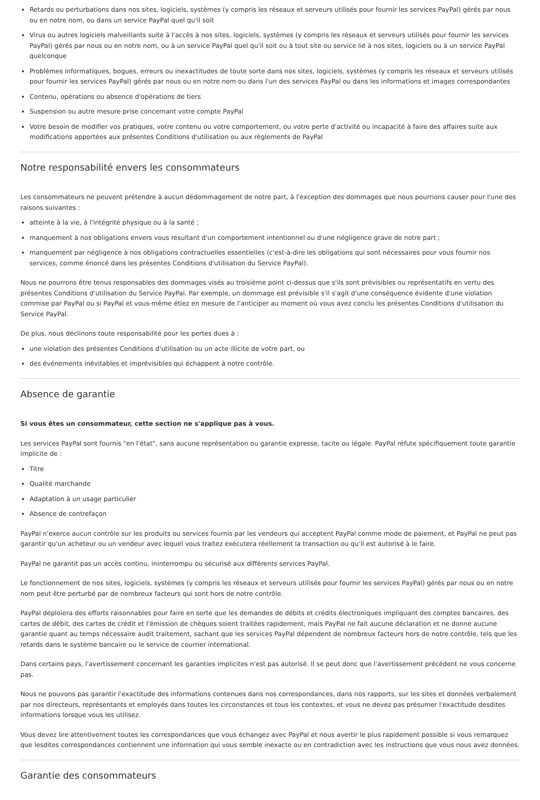Retards ou perturbations dans nos sites, logiciels, systèmes (y compris les réseaux et serveurs utilisés pour fournir les services PayPal) gérés par nous ou en notre nom, ou dans un service PayPal quel qu'il soit
Virus ou autres logiciels malveillants suite à l'accès à nos sites, logiciels, systèmes (y compris les réseaux et serveurs utilisés pour fournir les services PayPal) gérés par nous ou en notre nom, ou à un service PayPal quel qu'il soit ou à tout site ou service lié à nos sites, logiciels ou à un service PayPal quelconque
Problèmes informatiques, bogues, erreurs ou inexactitudes de toute sorte dans nos sites, logiciels, systèmes (y compris les réseaux et serveurs utilisés pour fournir les services PayPal) gérés par nous ou en notre nom ou dans l'un des services PayPal ou dans les informations et images correspondantes
Contenu, opérations ou absence d'opérations de tiers
Suspension ou autre mesure prise concernant votre compte PayPal
Votre besoin de modifier vos pratiques, votre contenu ou votre comportement, ou votre perte d'activité ou incapacité à faire des affaires suite aux modifications apportées aux présentes Conditions d'utilisation ou aux règlements de PayPal
Notre responsabilité envers les consommateurs
Les consommateurs ne peuvent prétendre à aucun dédommagement de notre part, à l'exception des dommages que nous pourrions causer pour l'une des raisons suivantes :
atteinte à la vie, à l'intégrité physique ou à la santé ;
manquement à nos obligations envers vous résultant d'un comportement intentionnel ou d'une négligence grave de notre part ;
manquement par négligence à nos obligations contractuelles essentielles (c'est-à-dire les obligations qui sont nécessaires pour vous fournir nos services, comme énoncé dans les présentes Conditions d'utilisation du Service PayPal).
Nous ne pourrons être tenus responsables des dommages visés au troisième point ci-dessus que s'ils sont prévisibles ou représentatifs en vertu des présentes Conditions d'utilisation du Service PayPal. Par exemple, un dommage est prévisible s'il s'agit d'une conséquence évidente d'une violation commise par PayPal ou si PayPal et vous-même étiez en mesure de l'anticiper au moment où vous avez conclu les présentes Conditions d'utilisation du Service PayPal.
De plus, nous déclinons toute responsabilité pour les pertes dues à :
une violation des présentes Conditions d'utilisation ou un acte illicite de votre part, ou
des événements inévitables et imprévisibles qui échappent à notre contrôle.
Absence de garantie
Si vous êtes un consommateur, cette section ne s'applique pas à vous.
Les services PayPal sont fournis "en l'état", sans aucune représentation ou garantie expresse, tacite ou légale. PayPal réfute spécifiquement toute garantie implicite de :
Titre
Qualité marchande
Adaptation à un usage particulier
Absence de contrefaçon
PayPal n'exerce aucun contrôle sur les produits ou services fournis par les vendeurs qui acceptent PayPal comme mode de paiement, et PayPal ne peut pas garantir qu'un acheteur ou un vendeur avec lequel vous traitez exécutera réellement la transaction ou qu'il est autorisé à le faire.
PayPal ne garantit pas un accès continu, ininterrompu ou sécurisé aux différents services PayPal.
Le fonctionnement de nos sites, logiciels, systèmes (y compris les réseaux et serveurs utilisés pour fournir les services PayPal) gérés par nous ou en notre nom peut être perturbé par de nombreux facteurs qui sont hors de notre contrôle.
PayPal déploiera des efforts raisonnables pour faire en sorte que les demandes de débits et crédits électroniques impliquant des comptes bancaires, des cartes de débit, des cartes de crédit et l'émission de chèques soient traitées rapidement, mais PayPal ne fait aucune déclaration et ne donne aucune garantie quant au temps nécessaire audit traitement, sachant que les services PayPal dépendent de nombreux facteurs hors de notre contrôle, tels que les retards dans le système bancaire ou le service de courrier international.
Dans certains pays, l'avertissement concernant les garanties implicites n'est pas autorisé. Il se peut donc que l'avertissement précédent ne vous concerne pas.
Nous ne pouvons pas garantir l'exactitude des informations contenues dans nos correspondances, dans nos rapports, sur les sites et données verbalement par nos directeurs, représentants et employés dans toutes les circonstances et tous les contextes, et vous ne devez pas présumer l'exactitude desdites informations lorsque vous les utilisez.
Vous devez lire attentivement toutes les correspondances que vous échangez avec PayPal et nous avertir le plus rapidement possible si vous remarquez que lesdites correspondances contiennent une information qui vous semble inexacte ou en contradiction avec les instructions que vous nous avez données.
Garantie des consommateurs